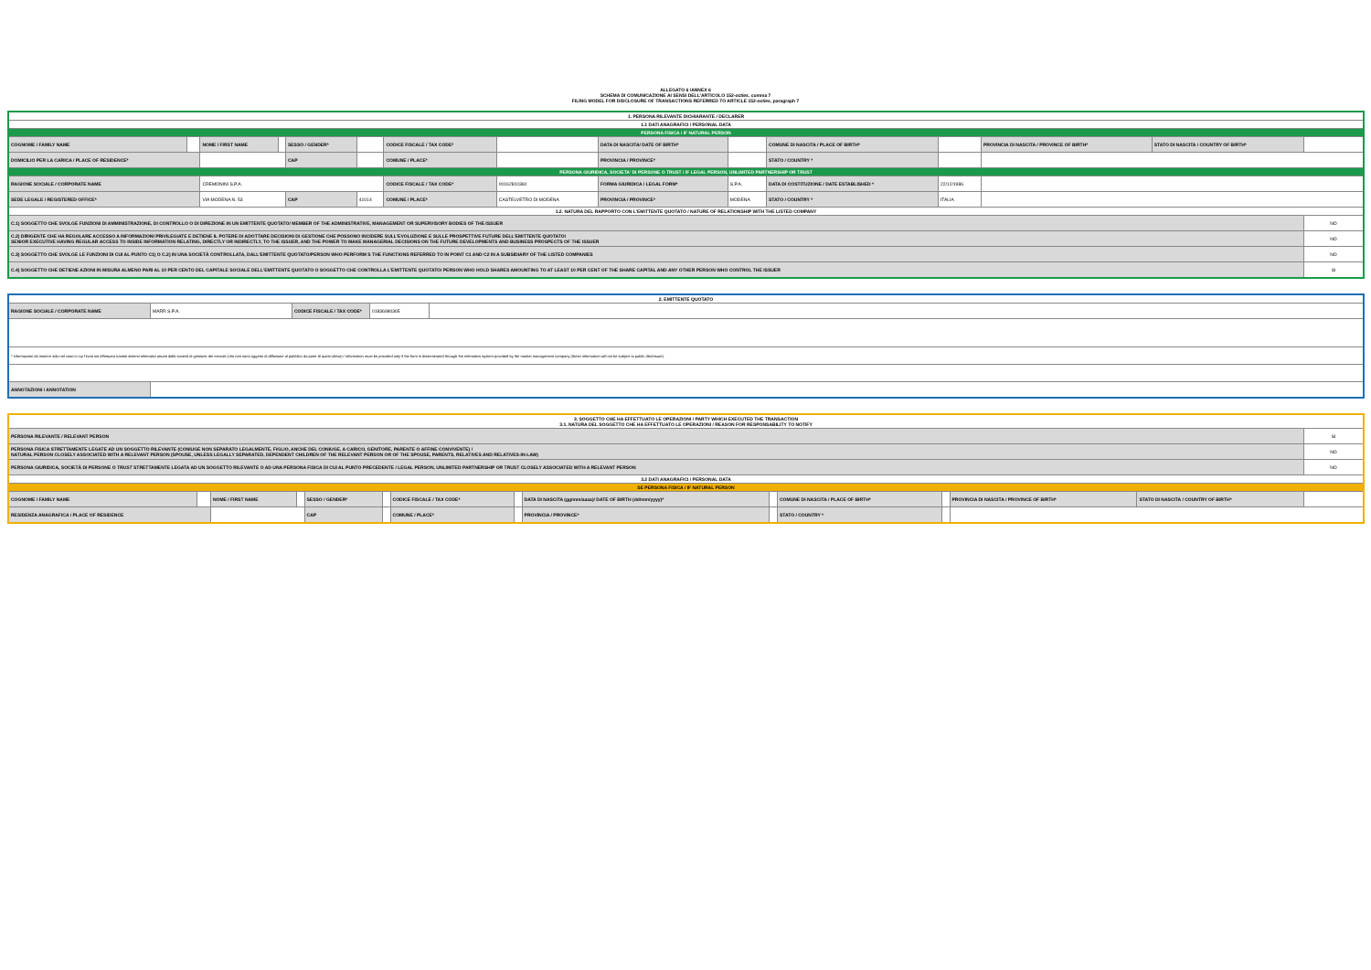ALLEGATO 6 /ANNEX 6
SCHEMA DI COMUNICAZIONE AI SENSI DELL'ARTICOLO 152-octies, comma 7
FILING MODEL FOR DISCLOSURE OF TRANSACTIONS REFERRED TO ARTICLE 152-octies, paragraph 7
| 1. PERSONA RILEVANTE DICHIARANTE / DECLARER | | | | | | | | | | | | | | |
| 1.1 DATI ANAGRAFICI / PERSONAL DATA | | | | | | | | | | | | | | |
| PERSONA FISICA / IF NATURAL PERSON | | | | | | | | | | | | | | |
| COGNOME / FAMILY NAME | | NOME / FIRST NAME | | SESSO / GENDER* | | CODICE FISCALE / TAX CODE* | | DATA DI NASCITA/ DATE OF BIRTH* | | COMUNE DI NASCITA / PLACE OF BIRTH* | | PROVINCIA DI NASCITA / PROVINCE OF BIRTH* | STATO DI NASCITA / COUNTRY OF BIRTH* | |
| DOMICILIO PER LA CARICA / PLACE OF RESIDENCE* | | | | CAP | | COMUNE / PLACE* | | PROVINCIA / PROVINCE* | | STATO / COUNTRY * | | | | |
| PERSONA GIURIDICA, SOCIETA' DI PERSONE O TRUST / IF LEGAL PERSON, UNLIMITED PARTNERSHIP OR TRUST | | | | | | | | | | | | | | |
| RAGIONE SOCIALE / CORPORATE NAME | | CREMONINI S.P.A. | | | | CODICE FISCALE / TAX CODE* | 00162810360 | FORMA GIURIDICA / LEGAL FORM* | S.P.A. | DATA DI COSTITUZIONE / DATE ESTABLISHED * | 22/12/1986 | | | |
| SEDE LEGALE / REGISTERED OFFICE* | | VIA MODENA N. 53 | | CAP | 41014 | COMUNE / PLACE* | CASTELVETRO DI MODENA | PROVINCIA / PROVINCE* | MODENA | STATO / COUNTRY * | ITALIA | | | |
| 1.2. NATURA DEL RAPPORTO CON L'EMITTENTE QUOTATO / NATURE OF RELATIONSHIP WITH THE LISTED COMPANY | | | | | | | | | | | | | | |
| C.1) SOGGETTO CHE SVOLGE FUNZIONI DI AMMINISTRAZIONE, DI CONTROLLO O DI DIREZIONE IN UN EMITTENTE QUOTATO/ MEMBER OF THE ADMINISTRATIVE, MANAGEMENT OR SUPERVISORY BODIES OF THE ISSUER | | | | | | | | | | | | | | NO |
| C.2) DIRIGENTE CHE HA REGOLARE ACCESSO A INFORMAZIONI PRIVILEGIATE E DETIENE IL POTERE DI ADOTTARE DECISIONI DI GESTIONE CHE POSSONO INCIDERE SULL'EVOLUZIONE E SULLE PROSPETTIVE FUTURE DELL'EMITTENTE QUOTATO/ SENIOR EXECUTIVE HAVING REGULAR ACCESS TO INSIDE INFORMATION RELATING, DIRECTLY OR INDIRECTLY, TO THE ISSUER, AND THE POWER TO MAKE MANAGERIAL DECISIONS ON THE FUTURE DEVELOPMENTS AND BUSINESS PROSPECTS OF THE ISSUER | | | | | | | | | | | | | | NO |
| C.3) SOGGETTO CHE SVOLGE LE FUNZIONI DI CUI AL PUNTO C1) O C.2) IN UNA SOCIETÀ CONTROLLATA, DALL'EMITTENTE QUOTATO/PERSON WHO PERFORM S THE FUNCTIONS REFERRED TO IN POINT C1 AND C2 IN A SUBSIDIARY OF THE LISTED COMPANIES | | | | | | | | | | | | | | NO |
| C.4) SOGGETTO CHE DETIENE AZIONI IN MISURA ALMENO PARI AL 10 PER CENTO DEL CAPITALE SOCIALE DELL'EMITTENTE QUOTATO O SOGGETTO CHE CONTROLLA L'EMITTENTE QUOTATO/ PERSON WHO HOLD SHARES AMOUNTING TO AT LEAST 10 PER CENT OF THE SHARE CAPITAL AND ANY OTHER PERSON WHO CONTROL THE ISSUER | | | | | | | | | | | | | | SI |
| 2. EMITTENTE QUOTATO | | | | |
| RAGIONE SOCIALE / CORPORATE NAME | MARR S.P.A. | CODICE FISCALE / TAX CODE* | 01836980365 | |
| * informazioni da inserire solo nel caso in cui l'invio sia effettuato tramite sistemi telematici attuati dalla società di gestione dei mercati (che non sono oggetto di diffusione al pubblico da parte di quest'ultima) / Information must be provided only if the form is disseminated through the telematics system provided by the market management company (these information will not be subject to public disclosure). | | | | |
| ANNOTAZIONI / ANNOTATION | | | | |
| 3. SOGGETTO CHE HA EFFETTUATO LE OPERAZIONI / PARTY WHICH EXECUTED THE TRANSACTION 3.1. NATURA DEL SOGGETTO CHE HA EFFETTUATO LE OPERAZIONI / REASON FOR RESPONSABILITY TO NOTIFY | | | | | | | | | | | | | | |
| PERSONA RILEVANTE / RELEVANT PERSON | | | | | | | | | | | | | | SI |
| PERSONA FISICA STRETTAMENTE LEGATE AD UN SOGGETTO RILEVANTE (CONIUGE NON SEPARATO LEGALMENTE, FIGLIO, ANCHE DEL CONIUGE, A CARICO, GENITORE, PARENTE O AFFINE CONVIVENTE) / NATURAL PERSON CLOSELY ASSOCIATED WITH A RELEVANT PERSON (SPOUSE, UNLESS LEGALLY SEPARATED, DEPENDENT CHILDREN OF THE RELEVANT PERSON OR OF THE SPOUSE, PARENTS, RELATIVES AND RELATIVES-IN-LAW) | | | | | | | | | | | | | | NO |
| PERSONA GIURIDICA, SOCIETÀ DI PERSONE O TRUST STRETTAMENTE LEGATA AD UN SOGGETTO RILEVANTE O AD UNA PERSONA FISICA DI CUI AL PUNTO PRECEDENTE / LEGAL PERSON, UNLIMITED PARTNERSHIP OR TRUST CLOSELY ASSOCIATED WITH A RELEVANT PERSON | | | | | | | | | | | | | | NO |
| 3.2 DATI ANAGRAFICI / PERSONAL DATA | | | | | | | | | | | | | | |
| SE PERSONA FISICA / IF NATURAL PERSON | | | | | | | | | | | | | | |
| COGNOME / FAMILY NAME | | NOME / FIRST NAME | | SESSO / GENDER* | | CODICE FISCALE / TAX CODE* | | DATA DI NASCITA (gg/mm/aaaa)/ DATE OF BIRTH (dd/mm/yyyy)* | | COMUNE DI NASCITA / PLACE OF BIRTH* | | PROVINCIA DI NASCITA / PROVINCE OF BIRTH* | STATO DI NASCITA / COUNTRY OF BIRTH* | |
| RESIDENZA ANAGRAFICA / PLACE OF RESIDENCE | | | | CAP | | COMUNE / PLACE* | | PROVINCIA / PROVINCE* | | STATO / COUNTRY * | | | | |